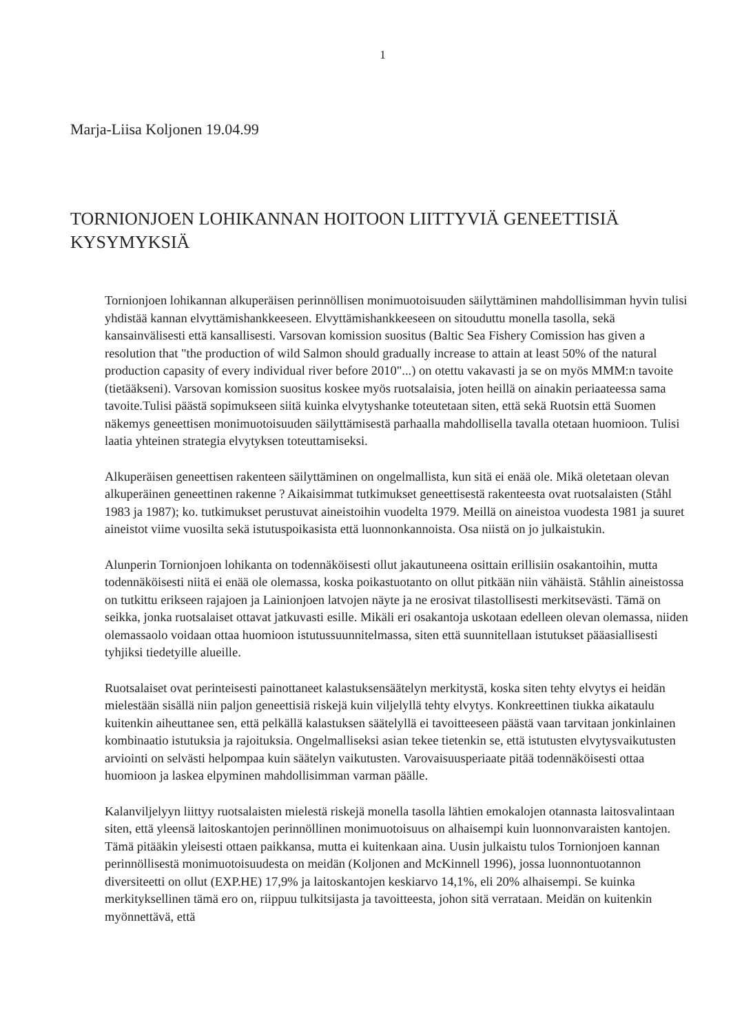1
Marja-Liisa Koljonen 19.04.99
TORNIONJOEN LOHIKANNAN HOITOON LIITTYVIÄ GENEETTISIÄ KYSYMYKSIÄ
Tornionjoen lohikannan alkuperäisen perinnöllisen monimuotoisuuden säilyttäminen mahdollisimman hyvin tulisi yhdistää kannan elvyttämishankkeeseen. Elvyttämishankkeeseen on sitouduttu monella tasolla, sekä kansainvälisesti että kansallisesti. Varsovan komission suositus (Baltic Sea Fishery Comission has given a resolution that "the production of wild Salmon should gradually increase to attain at least 50% of the natural production capasity of every individual river before 2010"...) on otettu vakavasti ja se on myös MMM:n tavoite (tietääkseni). Varsovan komission suositus koskee myös ruotsalaisia, joten heillä on ainakin periaateessa sama tavoite.Tulisi päästä sopimukseen siitä kuinka elvytyshanke toteutetaan siten, että sekä Ruotsin että Suomen näkemys geneettisen monimuotoisuuden säilyttämisestä parhaalla mahdollisella tavalla otetaan huomioon. Tulisi laatia yhteinen strategia elvytyksen toteuttamiseksi.
Alkuperäisen geneettisen rakenteen säilyttäminen on ongelmallista, kun sitä ei enää ole. Mikä oletetaan olevan alkuperäinen geneettinen rakenne ? Aikaisimmat tutkimukset geneettisestä rakenteesta ovat ruotsalaisten (Ståhl 1983 ja 1987); ko. tutkimukset perustuvat aineistoihin vuodelta 1979. Meillä on aineistoa vuodesta 1981 ja suuret aineistot viime vuosilta sekä istutuspoikasista että luonnonkannoista. Osa niistä on jo julkaistukin.
Alunperin Tornionjoen lohikanta on todennäköisesti ollut jakautuneena osittain erillisiin osakantoihin, mutta todennäköisesti niitä ei enää ole olemassa, koska poikastuotanto on ollut pitkään niin vähäistä. Ståhlin aineistossa on tutkittu erikseen rajajoen ja Lainionjoen latvojen näyte ja ne erosivat tilastollisesti merkitsevästi. Tämä on seikka, jonka ruotsalaiset ottavat jatkuvasti esille. Mikäli eri osakantoja uskotaan edelleen olevan olemassa, niiden olemassaolo voidaan ottaa huomioon istutussuunnitelmassa, siten että suunnitellaan istutukset pääasiallisesti tyhjiksi tiedetyille alueille.
Ruotsalaiset ovat perinteisesti painottaneet kalastuksensäätelyn merkitystä, koska siten tehty elvytys ei heidän mielestään sisällä niin paljon geneettisiä riskejä kuin viljelyllä tehty elvytys. Konkreettinen tiukka aikataulu kuitenkin aiheuttanee sen, että pelkällä kalastuksen säätelyllä ei tavoitteeseen päästä vaan tarvitaan jonkinlainen kombinaatio istutuksia ja rajoituksia. Ongelmalliseksi asian tekee tietenkin se, että istutusten elvytysvaikutusten arviointi on selvästi helpompaa kuin säätelyn vaikutusten. Varovaisuusperiaate pitää todennäköisesti ottaa huomioon ja laskea elpyminen mahdollisimman varman päälle.
Kalanviljelyyn liittyy ruotsalaisten mielestä riskejä monella tasolla lähtien emokalojen otannasta laitosvalintaan siten, että yleensä laitoskantojen perinnöllinen monimuotoisuus on alhaisempi kuin luonnonvaraisten kantojen. Tämä pitääkin yleisesti ottaen paikkansa, mutta ei kuitenkaan aina. Uusin julkaistu tulos Tornionjoen kannan perinnöllisestä monimuotoisuudesta on meidän (Koljonen and McKinnell 1996), jossa luonnontuotannon diversiteetti on ollut (EXP.HE) 17,9% ja laitoskantojen keskiarvo 14,1%, eli 20% alhaisempi. Se kuinka merkityksellinen tämä ero on, riippuu tulkitsijasta ja tavoitteesta, johon sitä verrataan. Meidän on kuitenkin myönnettävä, että